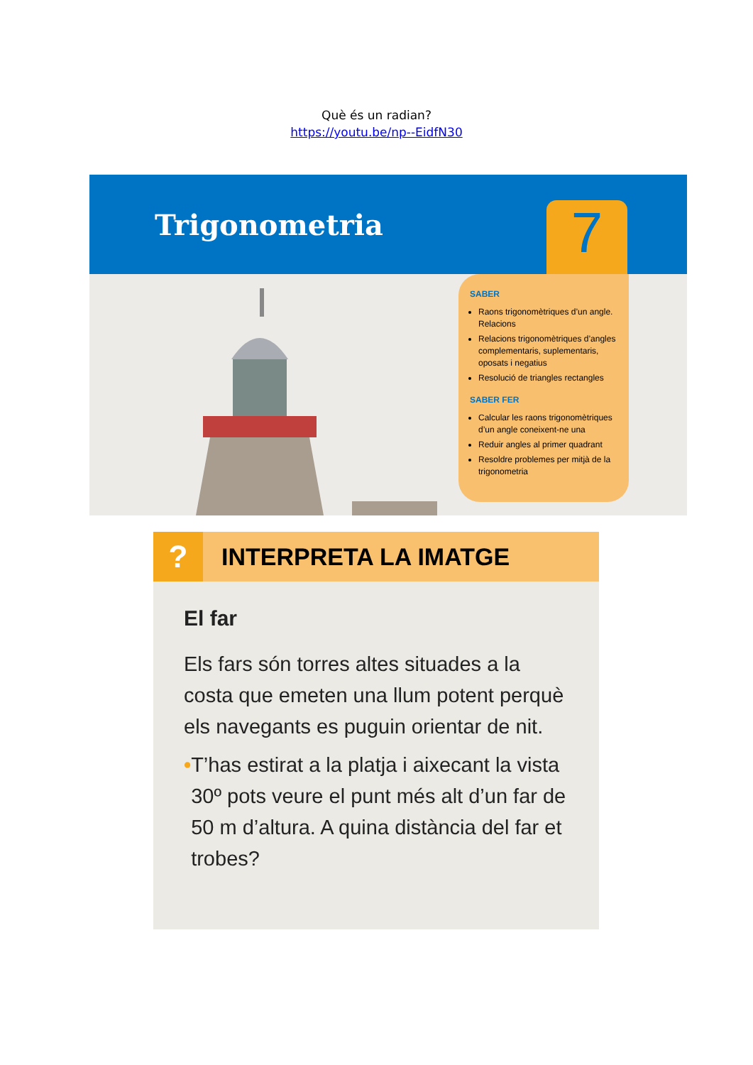Què és un radian?
https://youtu.be/np--EidfN30
Trigonometria
7
SABER
Raons trigonomètriques d’un angle. Relacions
Relacions trigonomètriques d’angles complementaris, suplementaris, oposats i negatius
Resolució de triangles rectangles
SABER FER
Calcular les raons trigonomètriques d’un angle coneixent-ne una
Reduir angles al primer quadrant
Resoldre problemes per mitjà de la trigonometria
?
INTERPRETA LA IMATGE
El far
Els fars són torres altes situades a la costa que emeten una llum potent perquè els navegants es puguin orientar de nit.
• T’has estirat a la platja i aixecant la vista 30º pots veure el punt més alt d’un far de 50 m d’altura. A quina distància del far et trobes?